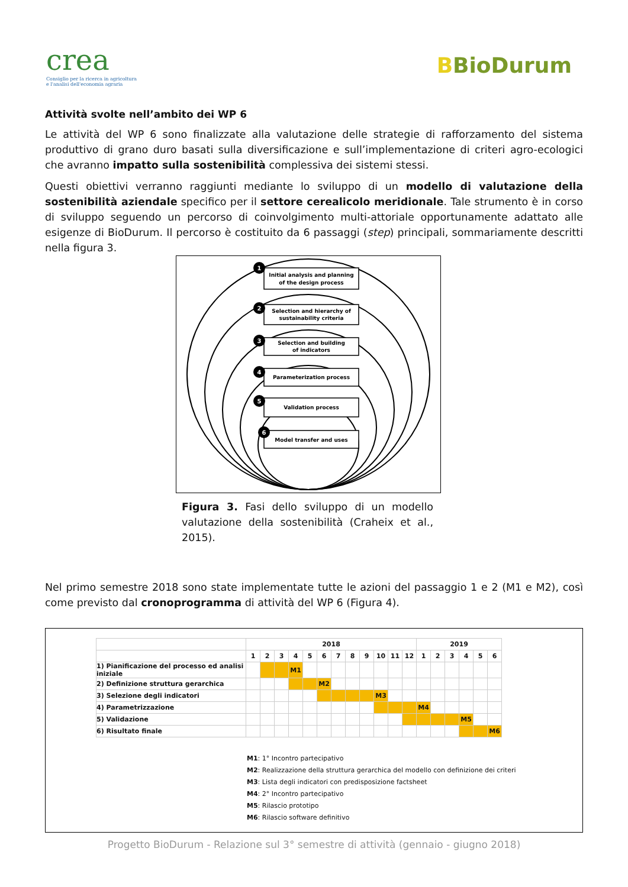crea
Consiglio per la ricerca in agricoltura
e l'analisi dell'economia agraria
BBioDurum
Attività svolte nell’ambito dei WP 6
Le attività del WP 6 sono finalizzate alla valutazione delle strategie di rafforzamento del sistema produttivo di grano duro basati sulla diversificazione e sull’implementazione di criteri agro-ecologici che avranno impatto sulla sostenibilità complessiva dei sistemi stessi.
Questi obiettivi verranno raggiunti mediante lo sviluppo di un modello di valutazione della sostenibilità aziendale specifico per il settore cerealicolo meridionale. Tale strumento è in corso di sviluppo seguendo un percorso di coinvolgimento multi-attoriale opportunamente adattato alle esigenze di BioDurum. Il percorso è costituito da 6 passaggi (step) principali, sommariamente descritti nella figura 3.
Initial analysis and planning
of the design process
Selection and hierarchy of
sustainability criteria
Selection and building
of indicators
Parameterization process
Validation process
Model transfer and uses
1
2
3
4
5
6
Figura 3. Fasi dello sviluppo di un modello valutazione della sostenibilità (Craheix et al., 2015).
Nel primo semestre 2018 sono state implementate tutte le azioni del passaggio 1 e 2 (M1 e M2), così come previsto dal cronoprogramma di attività del WP 6 (Figura 4).
| | 2018 | | | | | | | | | | | | 2019 | | | | | |
| | 1 | 2 | 3 | 4 | 5 | 6 | 7 | 8 | 9 | 10 | 11 | 12 | 1 | 2 | 3 | 4 | 5 | 6 |
| 1) Pianificazione del processo ed analisi iniziale | | | | M1 | | | | | | | | | | | | | | |
| 2) Definizione struttura gerarchica | | | | | | M2 | | | | | | | | | | | | |
| 3) Selezione degli indicatori | | | | | | | | | | M3 | | | | | | | | |
| 4) Parametrizzazione | | | | | | | | | | | | | M4 | | | | | |
| 5) Validazione | | | | | | | | | | | | | | | | M5 | | |
| 6) Risultato finale | | | | | | | | | | | | | | | | | | M6 |
M1: 1° Incontro partecipativo
M2: Realizzazione della struttura gerarchica del modello con definizione dei criteri
M3: Lista degli indicatori con predisposizione factsheet
M4: 2° Incontro partecipativo
M5: Rilascio prototipo
M6: Rilascio software definitivo
Progetto BioDurum - Relazione sul 3° semestre di attività (gennaio - giugno 2018)